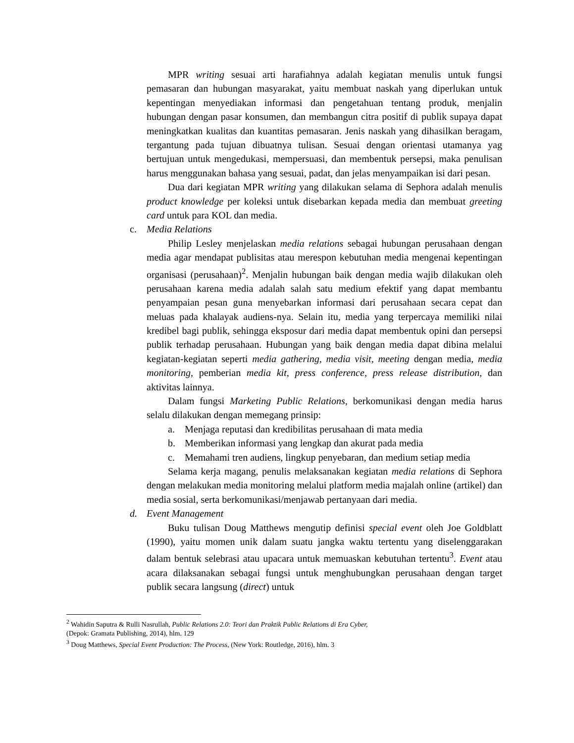MPR writing sesuai arti harafiahnya adalah kegiatan menulis untuk fungsi pemasaran dan hubungan masyarakat, yaitu membuat naskah yang diperlukan untuk kepentingan menyediakan informasi dan pengetahuan tentang produk, menjalin hubungan dengan pasar konsumen, dan membangun citra positif di publik supaya dapat meningkatkan kualitas dan kuantitas pemasaran. Jenis naskah yang dihasilkan beragam, tergantung pada tujuan dibuatnya tulisan. Sesuai dengan orientasi utamanya yag bertujuan untuk mengedukasi, mempersuasi, dan membentuk persepsi, maka penulisan harus menggunakan bahasa yang sesuai, padat, dan jelas menyampaikan isi dari pesan.
Dua dari kegiatan MPR writing yang dilakukan selama di Sephora adalah menulis product knowledge per koleksi untuk disebarkan kepada media dan membuat greeting card untuk para KOL dan media.
c. Media Relations
Philip Lesley menjelaskan media relations sebagai hubungan perusahaan dengan media agar mendapat publisitas atau merespon kebutuhan media mengenai kepentingan organisasi (perusahaan)<sup>2</sup>. Menjalin hubungan baik dengan media wajib dilakukan oleh perusahaan karena media adalah salah satu medium efektif yang dapat membantu penyampaian pesan guna menyebarkan informasi dari perusahaan secara cepat dan meluas pada khalayak audiens-nya. Selain itu, media yang terpercaya memiliki nilai kredibel bagi publik, sehingga eksposur dari media dapat membentuk opini dan persepsi publik terhadap perusahaan. Hubungan yang baik dengan media dapat dibina melalui kegiatan-kegiatan seperti media gathering, media visit, meeting dengan media, media monitoring, pemberian media kit, press conference, press release distribution, dan aktivitas lainnya.
Dalam fungsi Marketing Public Relations, berkomunikasi dengan media harus selalu dilakukan dengan memegang prinsip:
a. Menjaga reputasi dan kredibilitas perusahaan di mata media
b. Memberikan informasi yang lengkap dan akurat pada media
c. Memahami tren audiens, lingkup penyebaran, dan medium setiap media
Selama kerja magang, penulis melaksanakan kegiatan media relations di Sephora dengan melakukan media monitoring melalui platform media majalah online (artikel) dan media sosial, serta berkomunikasi/menjawab pertanyaan dari media.
d. Event Management
Buku tulisan Doug Matthews mengutip definisi special event oleh Joe Goldblatt (1990), yaitu momen unik dalam suatu jangka waktu tertentu yang diselenggarakan dalam bentuk selebrasi atau upacara untuk memuaskan kebutuhan tertentu<sup>3</sup>. Event atau acara dilaksanakan sebagai fungsi untuk menghubungkan perusahaan dengan target publik secara langsung (direct) untuk
<sup>2</sup> Wahidin Saputra & Rulli Nasrullah, Public Relations 2.0: Teori dan Praktik Public Relations di Era Cyber,
(Depok: Gramata Publishing, 2014), hlm. 129
<sup>3</sup> Doug Matthews, Special Event Production: The Process, (New York: Routledge, 2016), hlm. 3